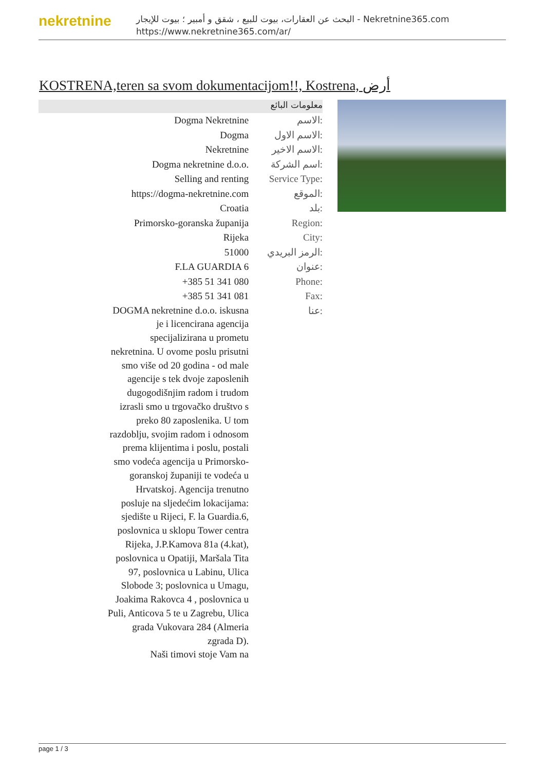nekretnine
البحث عن العقارات، بيوت للبيع ، شقق و أمبير ؛ بيوت للإيجار - Nekretnine365.com
https://www.nekretnine365.com/ar/
KOSTRENA,teren sa svom dokumentacijom!!, Kostrena, أرض
معلومات البائع
| Dogma Nekretnine | الاسم: |
| Dogma | الاسم الاول: |
| Nekretnine | الاسم الاخير: |
| Dogma nekretnine d.o.o. | اسم الشركة: |
| Selling and renting | Service Type: |
| https://dogma-nekretnine.com | الموقع: |
| Croatia | بلد: |
| Primorsko-goranska županija | Region: |
| Rijeka | City: |
| 51000 | الرمز البريدي: |
| F.LA GUARDIA 6 | عنوان: |
| +385 51 341 080 | Phone: |
| +385 51 341 081 | Fax: |
| DOGMA nekretnine d.o.o. iskusna je i licencirana agencija specijalizirana u prometu nekretnina. U ovome poslu prisutni smo više od 20 godina - od male agencije s tek dvoje zaposlenih dugogodišnjim radom i trudom izrasli smo u trgovačko društvo s preko 80 zaposlenika. U tom razdoblju, svojim radom i odnosom prema klijentima i poslu, postali smo vodeća agencija u Primorsko-goranskoj županiji te vodeća u Hrvatskoj. Agencija trenutno posluje na sljedećim lokacijama: sjedište u Rijeci, F. la Guardia.6, poslovnica u sklopu Tower centra Rijeka, J.P.Kamova 81a (4.kat), poslovnica u Opatiji, Maršala Tita 97, poslovnica u Labinu, Ulica Slobode 3; poslovnica u Umagu, Joakima Rakovca 4 , poslovnica u Puli, Anticova 5 te u Zagrebu, Ulica grada Vukovara 284 (Almeria zgrada D). Naši timovi stoje Vam na | عنا: |
page 1 / 3